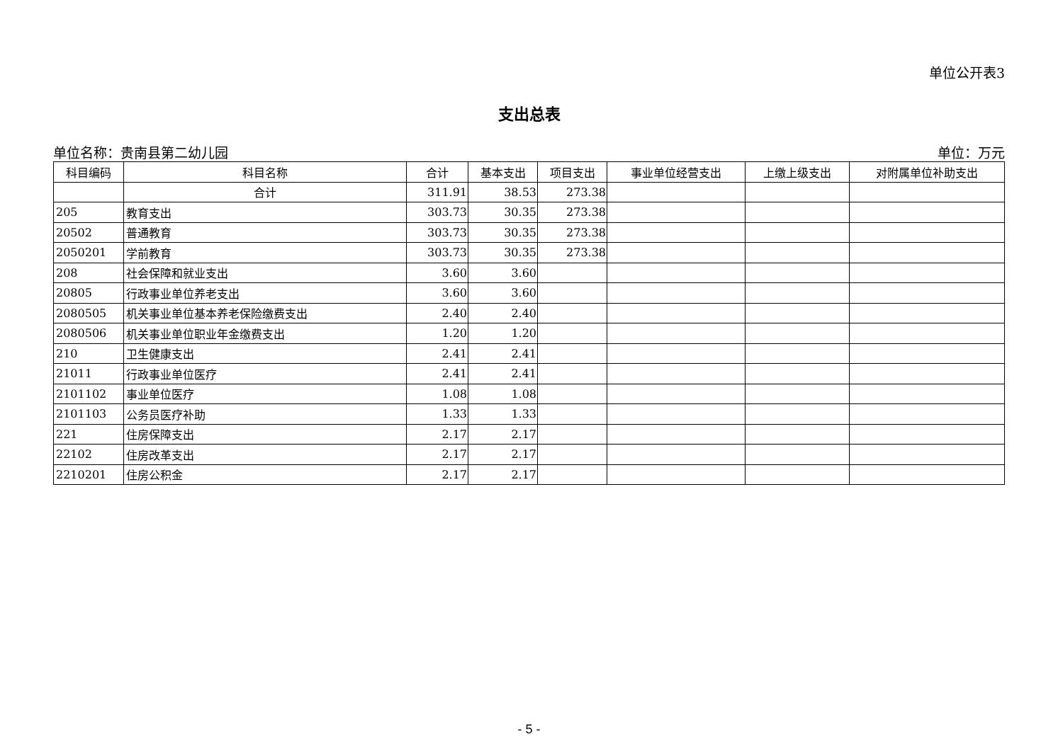单位公开表3
支出总表
单位名称：贵南县第二幼儿园 单位：万元
| 科目编码 | 科目名称 | 合计 | 基本支出 | 项目支出 | 事业单位经营支出 | 上缴上级支出 | 对附属单位补助支出 |
| --- | --- | --- | --- | --- | --- | --- | --- |
| | 合计 | 311.91 | 38.53 | 273.38 | | | |
| 205 | 教育支出 | 303.73 | 30.35 | 273.38 | | | |
| 20502 | 普通教育 | 303.73 | 30.35 | 273.38 | | | |
| 2050201 | 学前教育 | 303.73 | 30.35 | 273.38 | | | |
| 208 | 社会保障和就业支出 | 3.60 | 3.60 | | | | |
| 20805 | 行政事业单位养老支出 | 3.60 | 3.60 | | | | |
| 2080505 | 机关事业单位基本养老保险缴费支出 | 2.40 | 2.40 | | | | |
| 2080506 | 机关事业单位职业年金缴费支出 | 1.20 | 1.20 | | | | |
| 210 | 卫生健康支出 | 2.41 | 2.41 | | | | |
| 21011 | 行政事业单位医疗 | 2.41 | 2.41 | | | | |
| 2101102 | 事业单位医疗 | 1.08 | 1.08 | | | | |
| 2101103 | 公务员医疗补助 | 1.33 | 1.33 | | | | |
| 221 | 住房保障支出 | 2.17 | 2.17 | | | | |
| 22102 | 住房改革支出 | 2.17 | 2.17 | | | | |
| 2210201 | 住房公积金 | 2.17 | 2.17 | | | | |
- 5 -